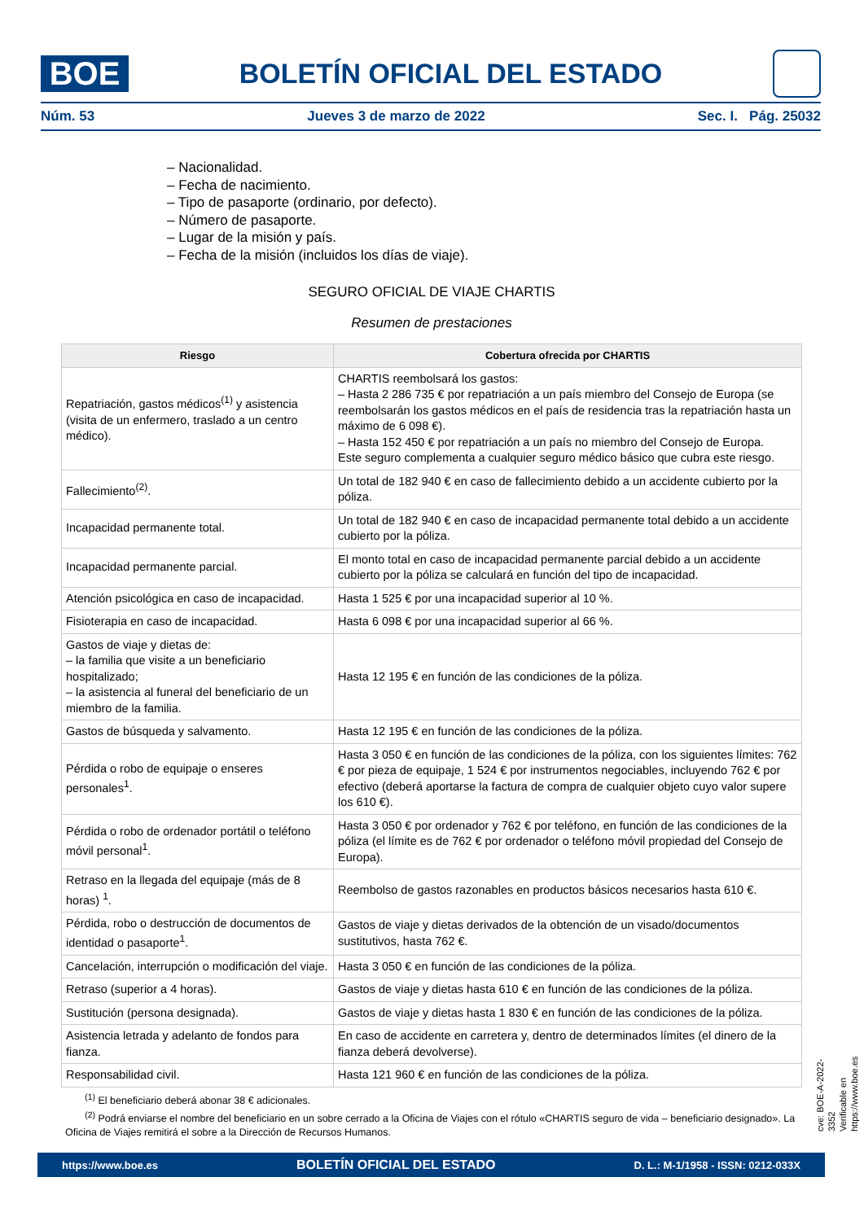BOE
BOLETÍN OFICIAL DEL ESTADO
Núm. 53 Jueves 3 de marzo de 2022 Sec. I. Pág. 25032
– Nacionalidad.
– Fecha de nacimiento.
– Tipo de pasaporte (ordinario, por defecto).
– Número de pasaporte.
– Lugar de la misión y país.
– Fecha de la misión (incluidos los días de viaje).
SEGURO OFICIAL DE VIAJE CHARTIS
Resumen de prestaciones
| Riesgo | Cobertura ofrecida por CHARTIS |
| --- | --- |
| Repatriación, gastos médicos<sup>(1)</sup> y asistencia (visita de un enfermero, traslado a un centro médico). | CHARTIS reembolsará los gastos: – Hasta 2 286 735 € por repatriación a un país miembro del Consejo de Europa (se reembolsarán los gastos médicos en el país de residencia tras la repatriación hasta un máximo de 6 098 €). – Hasta 152 450 € por repatriación a un país no miembro del Consejo de Europa. Este seguro complementa a cualquier seguro médico básico que cubra este riesgo. |
| Fallecimiento<sup>(2)</sup>. | Un total de 182 940 € en caso de fallecimiento debido a un accidente cubierto por la póliza. |
| Incapacidad permanente total. | Un total de 182 940 € en caso de incapacidad permanente total debido a un accidente cubierto por la póliza. |
| Incapacidad permanente parcial. | El monto total en caso de incapacidad permanente parcial debido a un accidente cubierto por la póliza se calculará en función del tipo de incapacidad. |
| Atención psicológica en caso de incapacidad. | Hasta 1 525 € por una incapacidad superior al 10 %. |
| Fisioterapia en caso de incapacidad. | Hasta 6 098 € por una incapacidad superior al 66 %. |
| Gastos de viaje y dietas de: – la familia que visite a un beneficiario hospitalizado; – la asistencia al funeral del beneficiario de un miembro de la familia. | Hasta 12 195 € en función de las condiciones de la póliza. |
| Gastos de búsqueda y salvamento. | Hasta 12 195 € en función de las condiciones de la póliza. |
| Pérdida o robo de equipaje o enseres personales<sup>1</sup>. | Hasta 3 050 € en función de las condiciones de la póliza, con los siguientes límites: 762 € por pieza de equipaje, 1 524 € por instrumentos negociables, incluyendo 762 € por efectivo (deberá aportarse la factura de compra de cualquier objeto cuyo valor supere los 610 €). |
| Pérdida o robo de ordenador portátil o teléfono móvil personal<sup>1</sup>. | Hasta 3 050 € por ordenador y 762 € por teléfono, en función de las condiciones de la póliza (el límite es de 762 € por ordenador o teléfono móvil propiedad del Consejo de Europa). |
| Retraso en la llegada del equipaje (más de 8 horas) <sup>1</sup>. | Reembolso de gastos razonables en productos básicos necesarios hasta 610 €. |
| Pérdida, robo o destrucción de documentos de identidad o pasaporte<sup>1</sup>. | Gastos de viaje y dietas derivados de la obtención de un visado/documentos sustitutivos, hasta 762 €. |
| Cancelación, interrupción o modificación del viaje. | Hasta 3 050 € en función de las condiciones de la póliza. |
| Retraso (superior a 4 horas). | Gastos de viaje y dietas hasta 610 € en función de las condiciones de la póliza. |
| Sustitución (persona designada). | Gastos de viaje y dietas hasta 1 830 € en función de las condiciones de la póliza. |
| Asistencia letrada y adelanto de fondos para fianza. | En caso de accidente en carretera y, dentro de determinados límites (el dinero de la fianza deberá devolverse). |
| Responsabilidad civil. | Hasta 121 960 € en función de las condiciones de la póliza. |
<sup>(1)</sup> El beneficiario deberá abonar 38 € adicionales.
<sup>(2)</sup> Podrá enviarse el nombre del beneficiario en un sobre cerrado a la Oficina de Viajes con el rótulo «CHARTIS seguro de vida – beneficiario designado». La Oficina de Viajes remitirá el sobre a la Dirección de Recursos Humanos.
cve: BOE-A-2022-3352
Verificable en https://www.boe.es
https://www.boe.es BOLETÍN OFICIAL DEL ESTADO D. L.: M-1/1958 - ISSN: 0212-033X